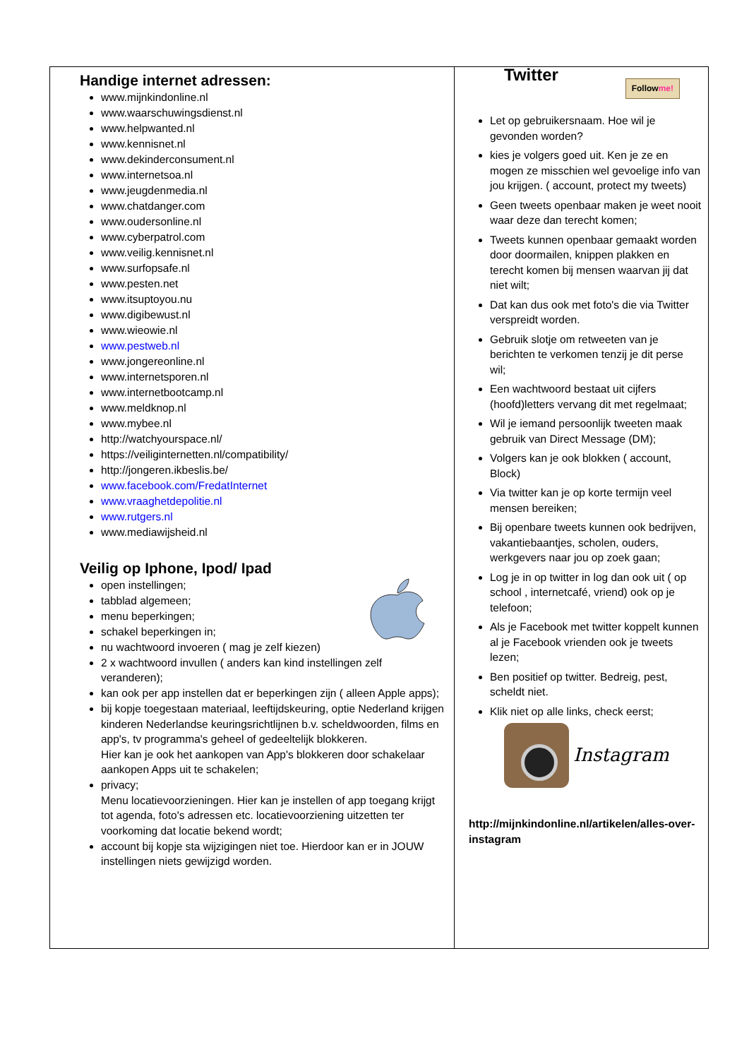| Handige internet adressen: www.mijnkindonline.nl www.waarschuwingsdienst.nl www.helpwanted.nl www.kennisnet.nl www.dekinderconsument.nl www.internetsoa.nl www.jeugdenmedia.nl www.chatdanger.com www.oudersonline.nl www.cyberpatrol.com www.veilig.kennisnet.nl www.surfopsafe.nl www.pesten.net www.itsuptoyou.nu www.digibewust.nl www.wieowie.nl www.pestweb.nl www.jongereonline.nl www.internetsporen.nl www.internetbootcamp.nl www.meldknop.nl www.mybee.nl http://watchyourspace.nl/ https://veiliginternetten.nl/compatibility/ http://jongeren.ikbeslis.be/ www.facebook.com/FredatInternet www.vraaghetdepolitie.nl www.rutgers.nl www.mediawijsheid.nl Veilig op Iphone, Ipod/ Ipad open instellingen; tabblad algemeen; menu beperkingen; schakel beperkingen in; nu wachtwoord invoeren ( mag je zelf kiezen) 2 x wachtwoord invullen ( anders kan kind instellingen zelf veranderen); kan ook per app instellen dat er beperkingen zijn ( alleen Apple apps); bij kopje toegestaan materiaal, leeftijdskeuring, optie Nederland krijgen kinderen Nederlandse keuringsrichtlijnen b.v. scheldwoorden, films en app's, tv programma's geheel of gedeeltelijk blokkeren. Hier kan je ook het aankopen van App's blokkeren door schakelaar aankopen Apps uit te schakelen; privacy; Menu locatievoorzieningen. Hier kan je instellen of app toegang krijgt tot agenda, foto's adressen etc. locatievoorziening uitzetten ter voorkoming dat locatie bekend wordt; account bij kopje sta wijzigingen niet toe. Hierdoor kan er in JOUW instellingen niets gewijzigd worden. | Twitter Follow me! Let op gebruikersnaam. Hoe wil je gevonden worden? kies je volgers goed uit. Ken je ze en mogen ze misschien wel gevoelige info van jou krijgen. ( account, protect my tweets) Geen tweets openbaar maken je weet nooit waar deze dan terecht komen; Tweets kunnen openbaar gemaakt worden door doormailen, knippen plakken en terecht komen bij mensen waarvan jij dat niet wilt; Dat kan dus ook met foto's die via Twitter verspreidt worden. Gebruik slotje om retweeten van je berichten te verkomen tenzij je dit perse wil; Een wachtwoord bestaat uit cijfers (hoofd)letters vervang dit met regelmaat; Wil je iemand persoonlijk tweeten maak gebruik van Direct Message (DM); Volgers kan je ook blokken ( account, Block) Via twitter kan je op korte termijn veel mensen bereiken; Bij openbare tweets kunnen ook bedrijven, vakantiebaantjes, scholen, ouders, werkgevers naar jou op zoek gaan; Log je in op twitter in log dan ook uit ( op school , internetcafé, vriend) ook op je telefoon; Als je Facebook met twitter koppelt kunnen al je Facebook vrienden ook je tweets lezen; Ben positief op twitter. Bedreig, pest, scheldt niet. Klik niet op alle links, check eerst; Instagram http://mijnkindonline.nl/artikelen/alles-over-instagram |